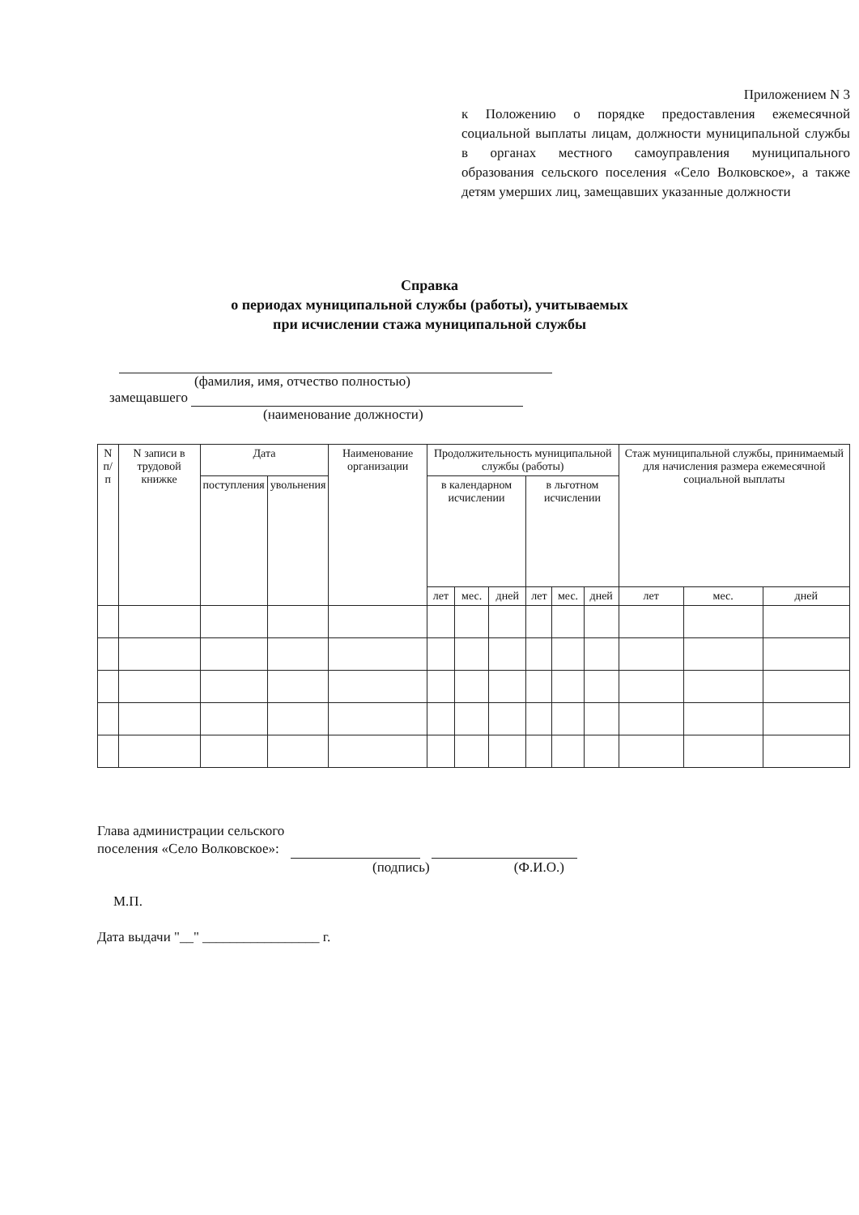Приложением N 3
к Положению о порядке предоставления ежемесячной социальной выплаты лицам, должности муниципальной службы в органах местного самоуправления муниципального образования сельского поселения «Село Волковское», а также детям умерших лиц, замещавших указанные должности
Справка
о периодах муниципальной службы (работы), учитываемых
при исчислении стажа муниципальной службы
(фамилия, имя, отчество полностью)
замещавшего
(наименование должности)
| N п/п | N записи в трудовой книжке | Дата | | Наименование организации | Продолжительность муниципальной службы (работы) | | | | | | Стаж муниципальной службы, принимаемый для начисления размера ежемесячной социальной выплаты | | |
| --- | --- | --- | --- | --- | --- | --- | --- | --- | --- | --- | --- | --- | --- |
| | | поступления | увольнения | | в календарном исчислении | | | в льготном исчислении | | | | | |
| | | | | | лет | мес. | дней | лет | мес. | дней | лет | мес. | дней |
Глава администрации сельского
поселения «Село Волковское»:
(подпись) (Ф.И.О.)
М.П.
Дата выдачи "__" _________________ г.